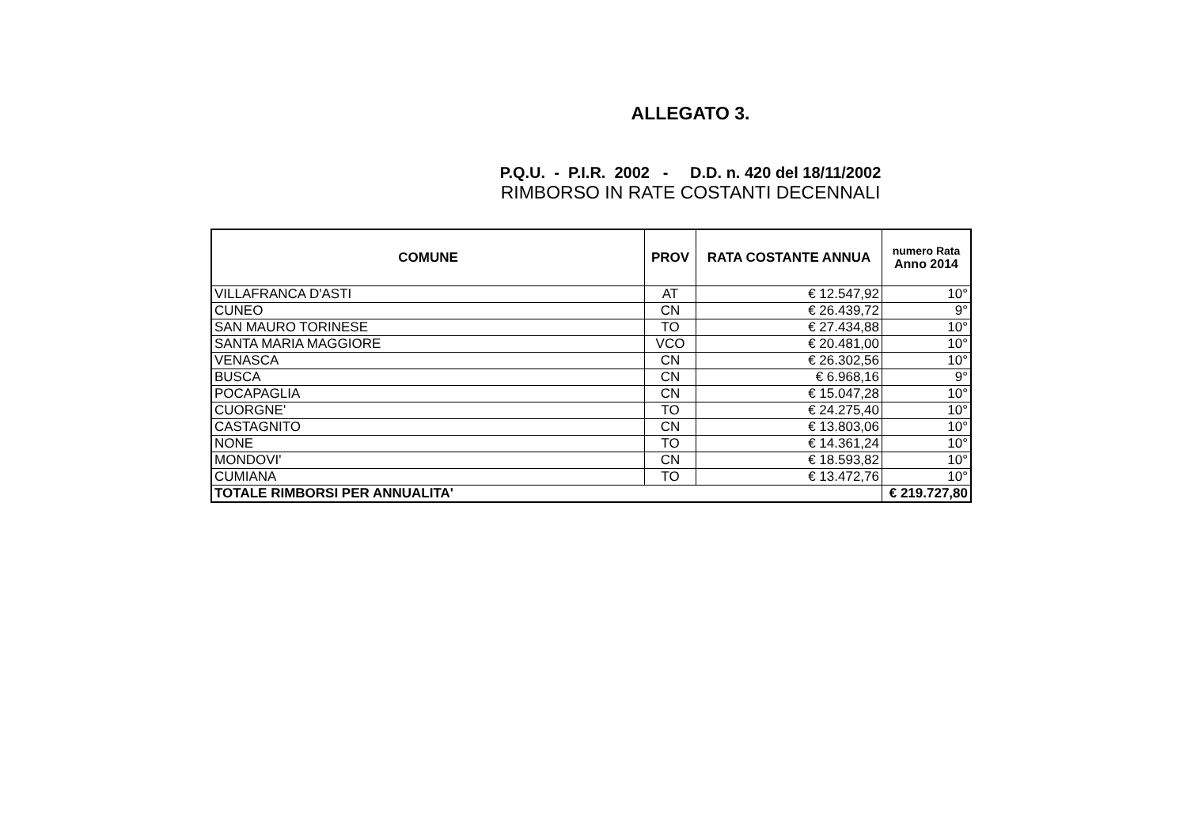ALLEGATO 3.
P.Q.U. - P.I.R. 2002 - D.D. n. 420 del 18/11/2002
RIMBORSO IN RATE COSTANTI DECENNALI
| COMUNE | PROV | RATA COSTANTE ANNUA | numero Rata Anno 2014 |
| --- | --- | --- | --- |
| VILLAFRANCA D'ASTI | AT | € 12.547,92 | 10° |
| CUNEO | CN | € 26.439,72 | 9° |
| SAN MAURO TORINESE | TO | € 27.434,88 | 10° |
| SANTA MARIA MAGGIORE | VCO | € 20.481,00 | 10° |
| VENASCA | CN | € 26.302,56 | 10° |
| BUSCA | CN | € 6.968,16 | 9° |
| POCAPAGLIA | CN | € 15.047,28 | 10° |
| CUORGNE' | TO | € 24.275,40 | 10° |
| CASTAGNITO | CN | € 13.803,06 | 10° |
| NONE | TO | € 14.361,24 | 10° |
| MONDOVI' | CN | € 18.593,82 | 10° |
| CUMIANA | TO | € 13.472,76 | 10° |
| TOTALE RIMBORSI PER ANNUALITA' | | | € 219.727,80 |